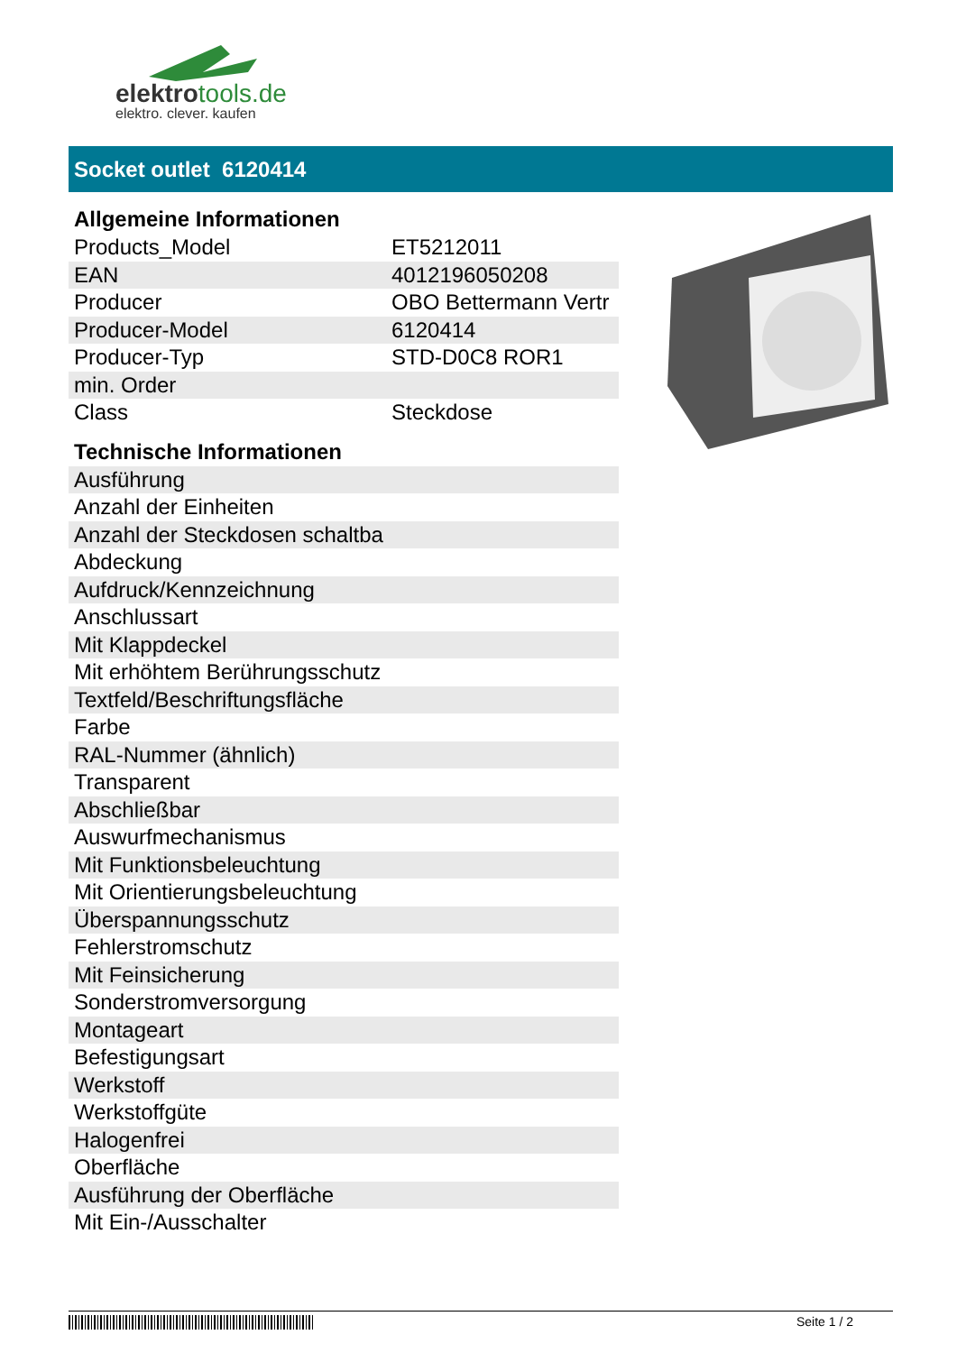elektrotools.de
elektro. clever. kaufen
Socket outlet 6120414
Allgemeine Informationen
| Products_Model | ET5212011 |
| EAN | 4012196050208 |
| Producer | OBO Bettermann Vertr |
| Producer-Model | 6120414 |
| Producer-Typ | STD-D0C8 ROR1 |
| min. Order | |
| Class | Steckdose |
Technische Informationen
| Ausführung | |
| Anzahl der Einheiten | |
| Anzahl der Steckdosen schaltba | |
| Abdeckung | |
| Aufdruck/Kennzeichnung | |
| Anschlussart | |
| Mit Klappdeckel | |
| Mit erhöhtem Berührungsschutz | |
| Textfeld/Beschriftungsfläche | |
| Farbe | |
| RAL-Nummer (ähnlich) | |
| Transparent | |
| Abschließbar | |
| Auswurfmechanismus | |
| Mit Funktionsbeleuchtung | |
| Mit Orientierungsbeleuchtung | |
| Überspannungsschutz | |
| Fehlerstromschutz | |
| Mit Feinsicherung | |
| Sonderstromversorgung | |
| Montageart | |
| Befestigungsart | |
| Werkstoff | |
| Werkstoffgüte | |
| Halogenfrei | |
| Oberfläche | |
| Ausführung der Oberfläche | |
| Mit Ein-/Ausschalter | |
Seite 1 / 2